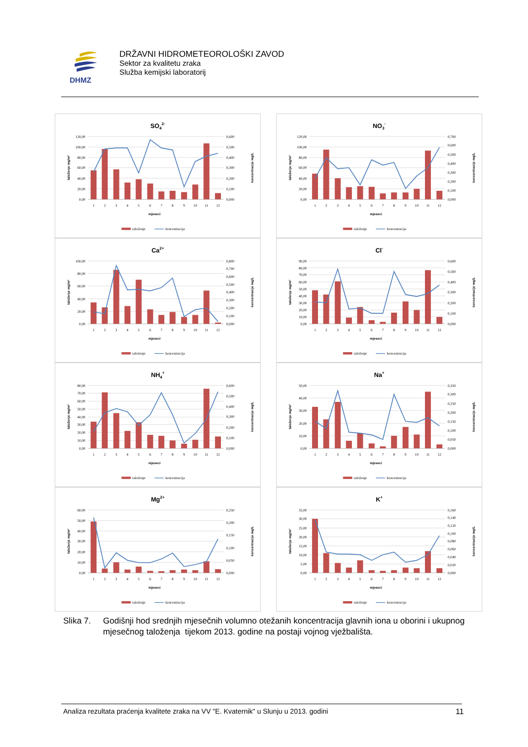DHMZ
DRŽAVNI HIDROMETEOROLOŠKI ZAVOD
Sektor za kvalitetu zraka
Služba kemijski laboratorij
SO42-
120,00
100,00
80,00
60,00
40,00
20,00
0,00
0,600
0,500
0,400
0,300
0,200
0,100
0,000
1
2
3
4
5
6
7
8
9
10
11
12
mjeseci
taloženje mg/m²
koncentracije mg/L
taloženje
koncentracija
NO3-
120,00
100,00
80,00
60,00
40,00
20,00
0,00
0,700
0,600
0,500
0,400
0,300
0,200
0,100
0,000
1
2
3
4
5
6
7
8
9
10
11
12
mjeseci
taloženje mg/m²
koncentracije mg/L
taloženje
koncentracija
Ca2+
100,00
80,00
60,00
40,00
20,00
0,00
0,800
0,700
0,600
0,500
0,400
0,300
0,200
0,100
0,000
1
2
3
4
5
6
7
8
9
10
11
12
mjeseci
taloženje mg/m²
koncentracije mg/L
taloženje
koncentracija
Cl-
90,00
80,00
70,00
60,00
50,00
40,00
30,00
20,00
10,00
0,00
0,600
0,500
0,400
0,300
0,200
0,100
0,000
1
2
3
4
5
6
7
8
9
10
11
12
mjeseci
taloženje mg/m²
koncentracije mg/L
taloženje
koncentracija
NH4+
80,00
70,00
60,00
50,00
40,00
30,00
20,00
10,00
0,00
0,600
0,500
0,400
0,300
0,200
0,100
0,000
1
2
3
4
5
6
7
8
9
10
11
12
mjeseci
taloženje mg/m²
koncentracije mg/L
taloženje
koncentracija
Na+
50,00
40,00
30,00
20,00
10,00
0,00
0,350
0,300
0,250
0,200
0,150
0,100
0,050
0,000
1
2
3
4
5
6
7
8
9
10
11
12
mjeseci
taloženje mg/m²
koncentracije mg/L
taloženje
koncentracija
Mg2+
60,00
50,00
40,00
30,00
20,00
10,00
0,00
0,250
0,200
0,150
0,100
0,050
0,000
1
2
3
4
5
6
7
8
9
10
11
12
mjeseci
taloženje mg/m²
koncentracije mg/L
taloženje
koncentracija
K+
35,00
30,00
25,00
20,00
15,00
10,00
5,00
0,00
0,160
0,140
0,120
0,100
0,080
0,060
0,040
0,020
0,000
1
2
3
4
5
6
7
8
9
10
11
12
mjeseci
taloženje mg/m²
koncentracije mg/L
taloženje
koncentracija
Slika 7.
Godišnji hod srednjih mjesečnih volumno otežanih koncentracija glavnih iona u oborini i ukupnog mjesečnog taloženja tijekom 2013. godine na postaji vojnog vježbališta.
Analiza rezultata praćenja kvalitete zraka na VV "E. Kvaternik" u Slunju u 2013. godini 11